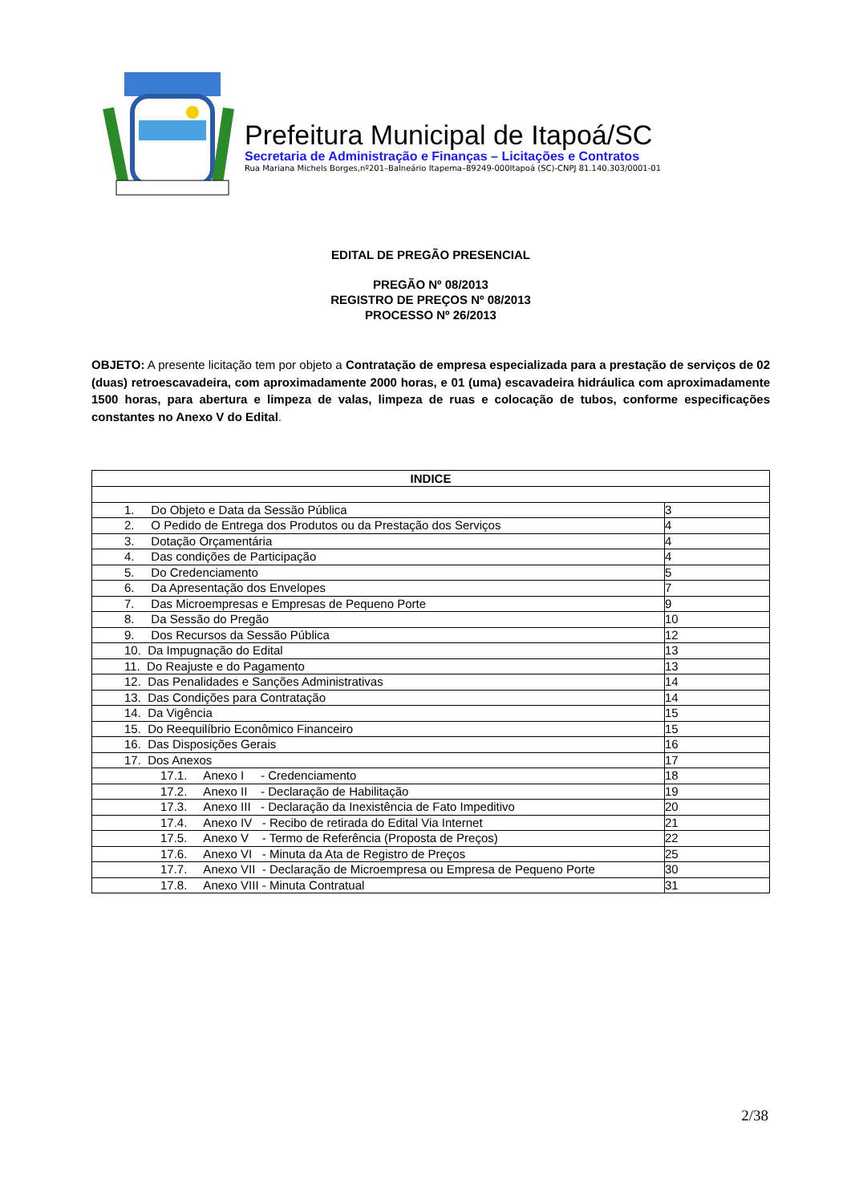Prefeitura Municipal de Itapoá/SC
Secretaria de Administração e Finanças – Licitações e Contratos
Rua Mariana Michels Borges,nº201–Balneário Itapema–89249-000Itapoá (SC)-CNPJ 81.140.303/0001-01
EDITAL DE PREGÃO PRESENCIAL
PREGÃO Nº 08/2013
REGISTRO DE PREÇOS Nº 08/2013
PROCESSO Nº 26/2013
OBJETO: A presente licitação tem por objeto a Contratação de empresa especializada para a prestação de serviços de 02 (duas) retroescavadeira, com aproximadamente 2000 horas, e 01 (uma) escavadeira hidráulica com aproximadamente 1500 horas, para abertura e limpeza de valas, limpeza de ruas e colocação de tubos, conforme especificações constantes no Anexo V do Edital.
| INDICE | |
| --- | --- |
| 1. Do Objeto e Data da Sessão Pública | 3 |
| 2. O Pedido de Entrega dos Produtos ou da Prestação dos Serviços | 4 |
| 3. Dotação Orçamentária | 4 |
| 4. Das condições de Participação | 4 |
| 5. Do Credenciamento | 5 |
| 6. Da Apresentação dos Envelopes | 7 |
| 7. Das Microempresas e Empresas de Pequeno Porte | 9 |
| 8. Da Sessão do Pregão | 10 |
| 9. Dos Recursos da Sessão Pública | 12 |
| 10. Da Impugnação do Edital | 13 |
| 11. Do Reajuste e do Pagamento | 13 |
| 12. Das Penalidades e Sanções Administrativas | 14 |
| 13. Das Condições para Contratação | 14 |
| 14. Da Vigência | 15 |
| 15. Do Reequilíbrio Econômico Financeiro | 15 |
| 16. Das Disposições Gerais | 16 |
| 17. Dos Anexos | 17 |
| 17.1. Anexo I - Credenciamento | 18 |
| 17.2. Anexo II - Declaração de Habilitação | 19 |
| 17.3. Anexo III - Declaração da Inexistência de Fato Impeditivo | 20 |
| 17.4. Anexo IV - Recibo de retirada do Edital Via Internet | 21 |
| 17.5. Anexo V - Termo de Referência (Proposta de Preços) | 22 |
| 17.6. Anexo VI - Minuta da Ata de Registro de Preços | 25 |
| 17.7. Anexo VII - Declaração de Microempresa ou Empresa de Pequeno Porte | 30 |
| 17.8. Anexo VIII - Minuta Contratual | 31 |
2/38